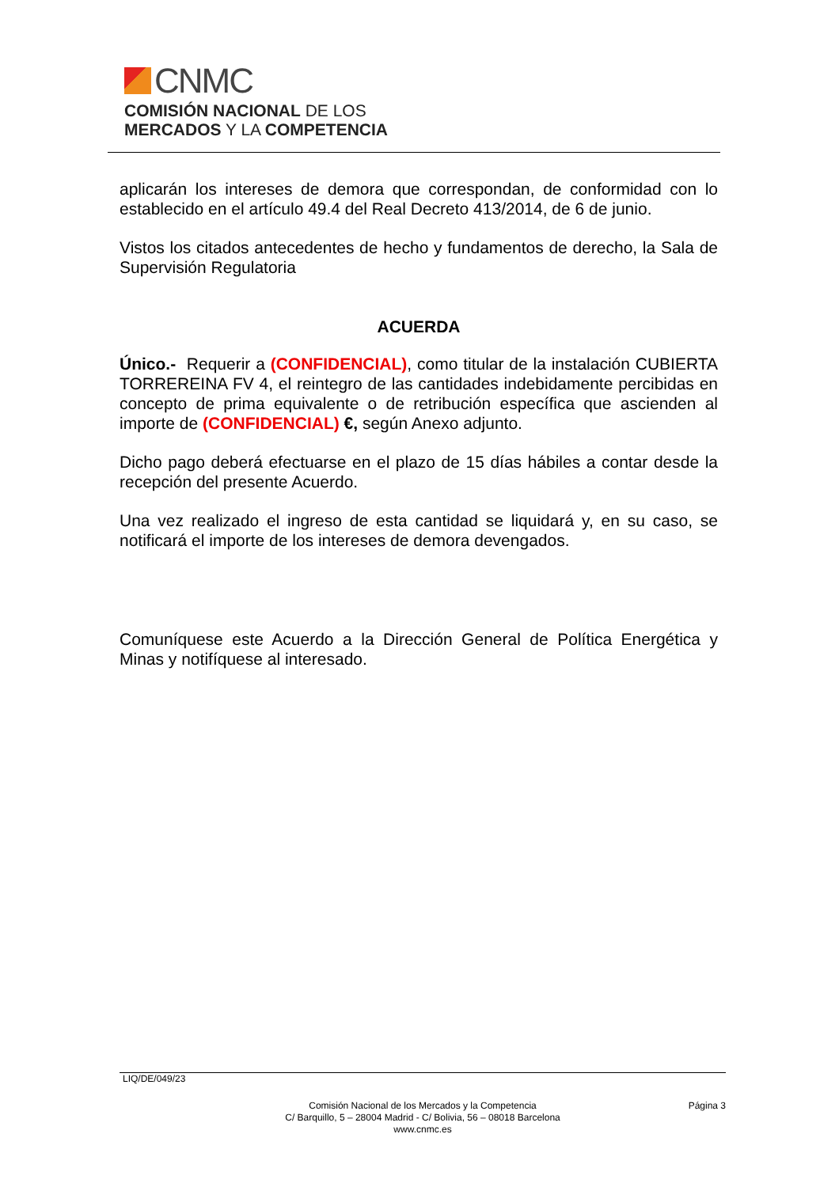CNMC
COMISIÓN NACIONAL DE LOS
MERCADOS Y LA COMPETENCIA
aplicarán los intereses de demora que correspondan, de conformidad con lo establecido en el artículo 49.4 del Real Decreto 413/2014, de 6 de junio.
Vistos los citados antecedentes de hecho y fundamentos de derecho, la Sala de Supervisión Regulatoria
ACUERDA
Único.- Requerir a (CONFIDENCIAL), como titular de la instalación CUBIERTA TORREREINA FV 4, el reintegro de las cantidades indebidamente percibidas en concepto de prima equivalente o de retribución específica que ascienden al importe de (CONFIDENCIAL) €, según Anexo adjunto.
Dicho pago deberá efectuarse en el plazo de 15 días hábiles a contar desde la recepción del presente Acuerdo.
Una vez realizado el ingreso de esta cantidad se liquidará y, en su caso, se notificará el importe de los intereses de demora devengados.
Comuníquese este Acuerdo a la Dirección General de Política Energética y Minas y notifíquese al interesado.
LIQ/DE/049/23
Comisión Nacional de los Mercados y la Competencia
C/ Barquillo, 5 – 28004 Madrid - C/ Bolivia, 56 – 08018 Barcelona
www.cnmc.es
Página 3